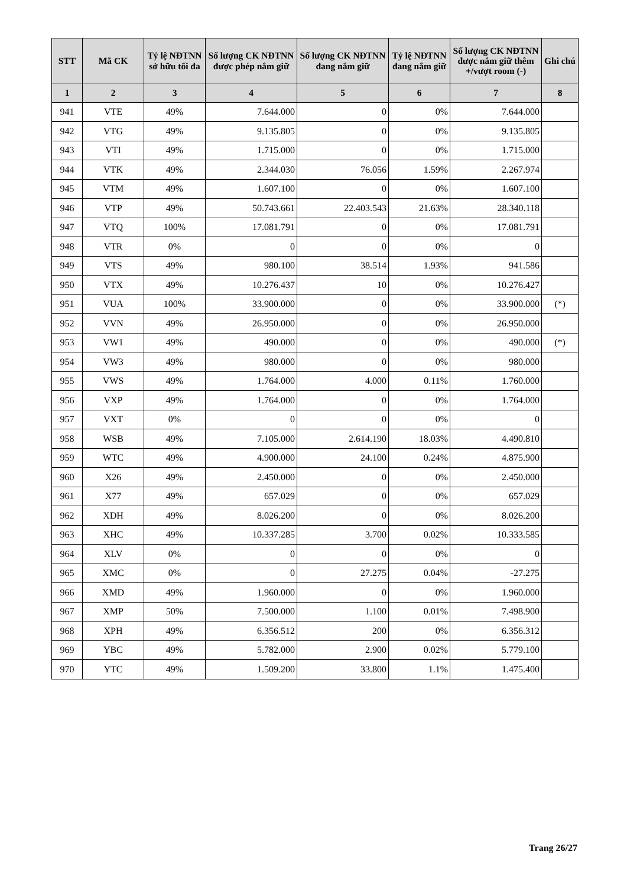| STT | Mã CK | Tỷ lệ NĐTNN sở hữu tối đa | Số lượng CK NĐTNN được phép nắm giữ | Số lượng CK NĐTNN đang nắm giữ | Tỷ lệ NĐTNN đang nắm giữ | Số lượng CK NĐTNN được nắm giữ thêm +/vượt room (-) | Ghi chú |
| --- | --- | --- | --- | --- | --- | --- | --- |
| 1 | 2 | 3 | 4 | 5 | 6 | 7 | 8 |
| 941 | VTE | 49% | 7.644.000 | 0 | 0% | 7.644.000 | |
| 942 | VTG | 49% | 9.135.805 | 0 | 0% | 9.135.805 | |
| 943 | VTI | 49% | 1.715.000 | 0 | 0% | 1.715.000 | |
| 944 | VTK | 49% | 2.344.030 | 76.056 | 1.59% | 2.267.974 | |
| 945 | VTM | 49% | 1.607.100 | 0 | 0% | 1.607.100 | |
| 946 | VTP | 49% | 50.743.661 | 22.403.543 | 21.63% | 28.340.118 | |
| 947 | VTQ | 100% | 17.081.791 | 0 | 0% | 17.081.791 | |
| 948 | VTR | 0% | 0 | 0 | 0% | 0 | |
| 949 | VTS | 49% | 980.100 | 38.514 | 1.93% | 941.586 | |
| 950 | VTX | 49% | 10.276.437 | 10 | 0% | 10.276.427 | |
| 951 | VUA | 100% | 33.900.000 | 0 | 0% | 33.900.000 | (*) |
| 952 | VVN | 49% | 26.950.000 | 0 | 0% | 26.950.000 | |
| 953 | VW1 | 49% | 490.000 | 0 | 0% | 490.000 | (*) |
| 954 | VW3 | 49% | 980.000 | 0 | 0% | 980.000 | |
| 955 | VWS | 49% | 1.764.000 | 4.000 | 0.11% | 1.760.000 | |
| 956 | VXP | 49% | 1.764.000 | 0 | 0% | 1.764.000 | |
| 957 | VXT | 0% | 0 | 0 | 0% | 0 | |
| 958 | WSB | 49% | 7.105.000 | 2.614.190 | 18.03% | 4.490.810 | |
| 959 | WTC | 49% | 4.900.000 | 24.100 | 0.24% | 4.875.900 | |
| 960 | X26 | 49% | 2.450.000 | 0 | 0% | 2.450.000 | |
| 961 | X77 | 49% | 657.029 | 0 | 0% | 657.029 | |
| 962 | XDH | 49% | 8.026.200 | 0 | 0% | 8.026.200 | |
| 963 | XHC | 49% | 10.337.285 | 3.700 | 0.02% | 10.333.585 | |
| 964 | XLV | 0% | 0 | 0 | 0% | 0 | |
| 965 | XMC | 0% | 0 | 27.275 | 0.04% | -27.275 | |
| 966 | XMD | 49% | 1.960.000 | 0 | 0% | 1.960.000 | |
| 967 | XMP | 50% | 7.500.000 | 1.100 | 0.01% | 7.498.900 | |
| 968 | XPH | 49% | 6.356.512 | 200 | 0% | 6.356.312 | |
| 969 | YBC | 49% | 5.782.000 | 2.900 | 0.02% | 5.779.100 | |
| 970 | YTC | 49% | 1.509.200 | 33.800 | 1.1% | 1.475.400 | |
Trang 26/27